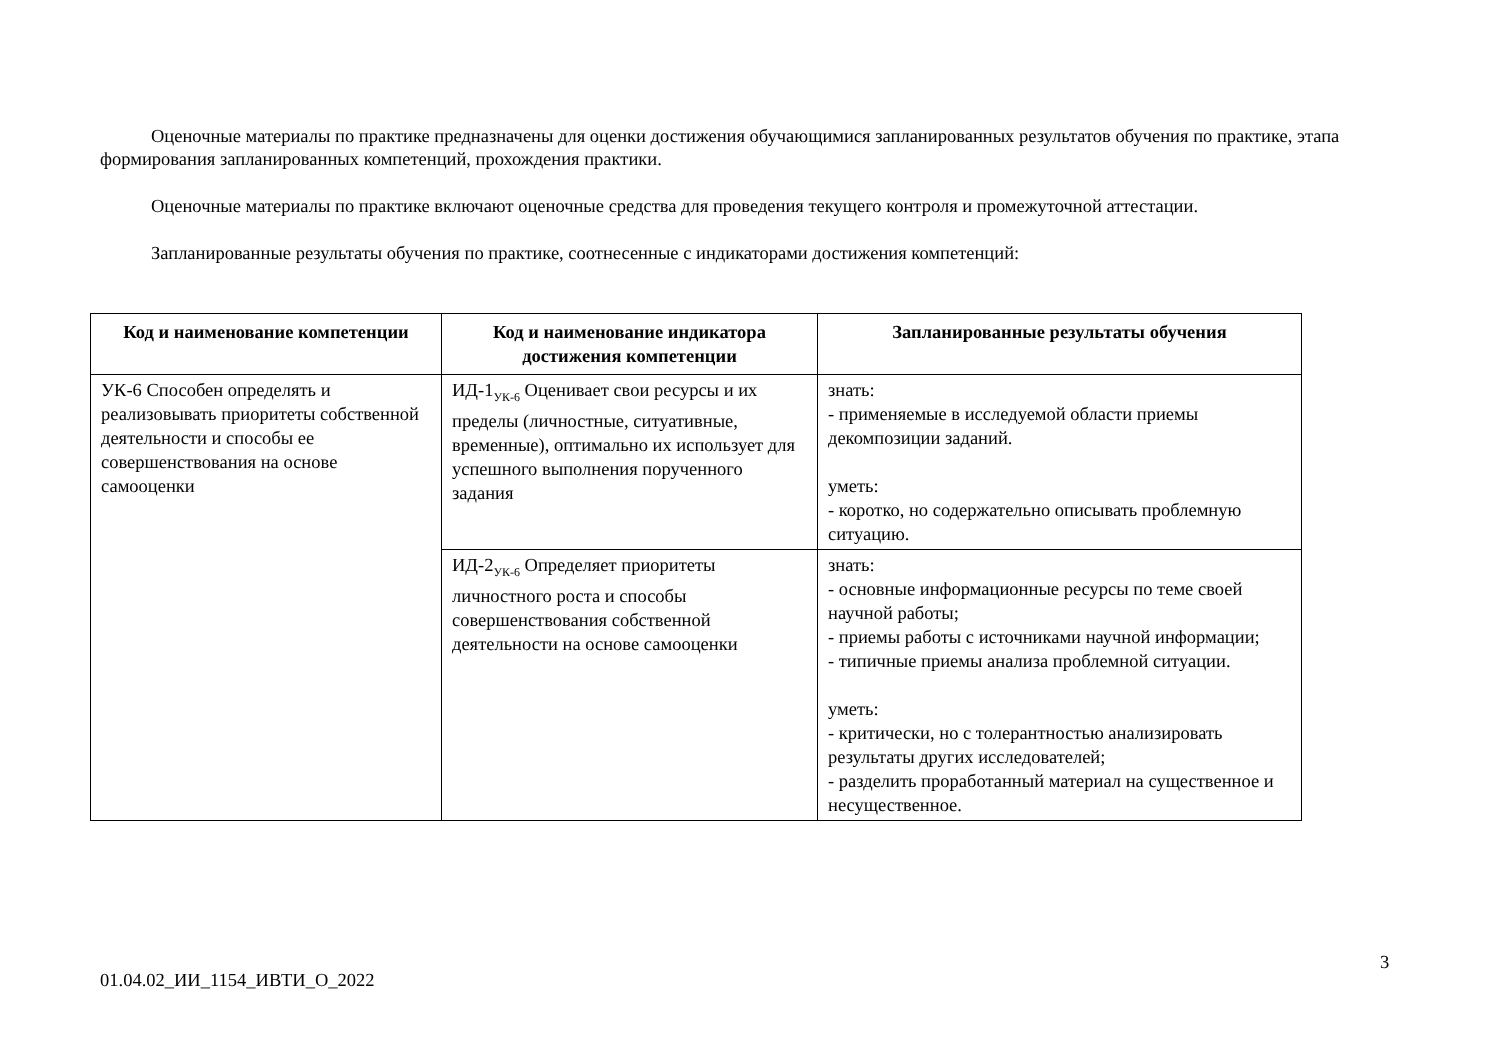Оценочные материалы по практике предназначены для оценки достижения обучающимися запланированных результатов обучения по практике, этапа формирования запланированных компетенций, прохождения практики.
Оценочные материалы по практике включают оценочные средства для проведения текущего контроля и промежуточной аттестации.
Запланированные результаты обучения по практике, соотнесенные с индикаторами достижения компетенций:
| Код и наименование компетенции | Код и наименование индикатора достижения компетенции | Запланированные результаты обучения |
| --- | --- | --- |
| УК-6 Способен определять и реализовывать приоритеты собственной деятельности и способы ее совершенствования на основе самооценки | ИД-1<sub>УК-6</sub> Оценивает свои ресурсы и их пределы (личностные, ситуативные, временные), оптимально их использует для успешного выполнения порученного задания | знать: - применяемые в исследуемой области приемы декомпозиции заданий. уметь: - коротко, но содержательно описывать проблемную ситуацию. |
| | ИД-2<sub>УК-6</sub> Определяет приоритеты личностного роста и способы совершенствования собственной деятельности на основе самооценки | знать: - основные информационные ресурсы по теме своей научной работы; - приемы работы с источниками научной информации; - типичные приемы анализа проблемной ситуации. уметь: - критически, но с толерантностью анализировать результаты других исследователей; - разделить проработанный материал на существенное и несущественное. |
3
01.04.02_ИИ_1154_ИВТИ_О_2022